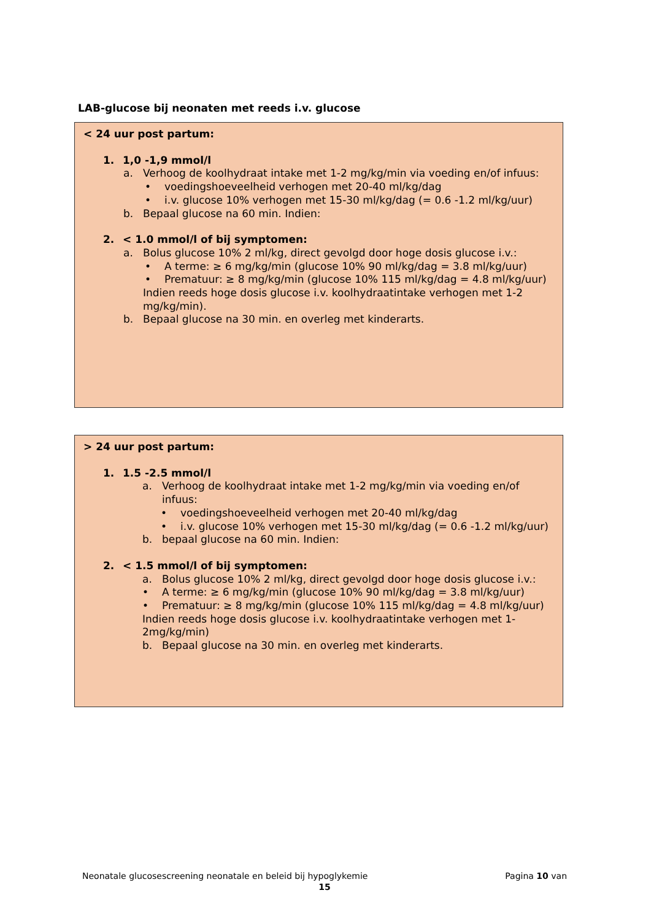LAB-glucose bij neonaten met reeds i.v. glucose
< 24 uur post partum:
1. 1,0 -1,9 mmol/l
a. Verhoog de koolhydraat intake met 1-2 mg/kg/min via voeding en/of infuus:
• voedingshoeveelheid verhogen met 20-40 ml/kg/dag
• i.v. glucose 10% verhogen met 15-30 ml/kg/dag (= 0.6 -1.2 ml/kg/uur)
b. Bepaal glucose na 60 min. Indien:
2. < 1.0 mmol/l of bij symptomen:
a. Bolus glucose 10% 2 ml/kg, direct gevolgd door hoge dosis glucose i.v.:
• A terme: ≥ 6 mg/kg/min (glucose 10% 90 ml/kg/dag = 3.8 ml/kg/uur)
• Prematuur: ≥ 8 mg/kg/min (glucose 10% 115 ml/kg/dag = 4.8 ml/kg/uur)
Indien reeds hoge dosis glucose i.v. koolhydraatintake verhogen met 1-2 mg/kg/min).
b. Bepaal glucose na 30 min. en overleg met kinderarts.
> 24 uur post partum:
1. 1.5 -2.5 mmol/l
a. Verhoog de koolhydraat intake met 1-2 mg/kg/min via voeding en/of infuus:
• voedingshoeveelheid verhogen met 20-40 ml/kg/dag
• i.v. glucose 10% verhogen met 15-30 ml/kg/dag (= 0.6 -1.2 ml/kg/uur)
b. bepaal glucose na 60 min. Indien:
2. < 1.5 mmol/l of bij symptomen:
a. Bolus glucose 10% 2 ml/kg, direct gevolgd door hoge dosis glucose i.v.:
• A terme: ≥ 6 mg/kg/min (glucose 10% 90 ml/kg/dag = 3.8 ml/kg/uur)
• Prematuur: ≥ 8 mg/kg/min (glucose 10% 115 ml/kg/dag = 4.8 ml/kg/uur)
Indien reeds hoge dosis glucose i.v. koolhydraatintake verhogen met 1-2mg/kg/min)
b. Bepaal glucose na 30 min. en overleg met kinderarts.
Neonatale glucosescreening neonatale en beleid bij hypoglykemie Pagina 10 van
15